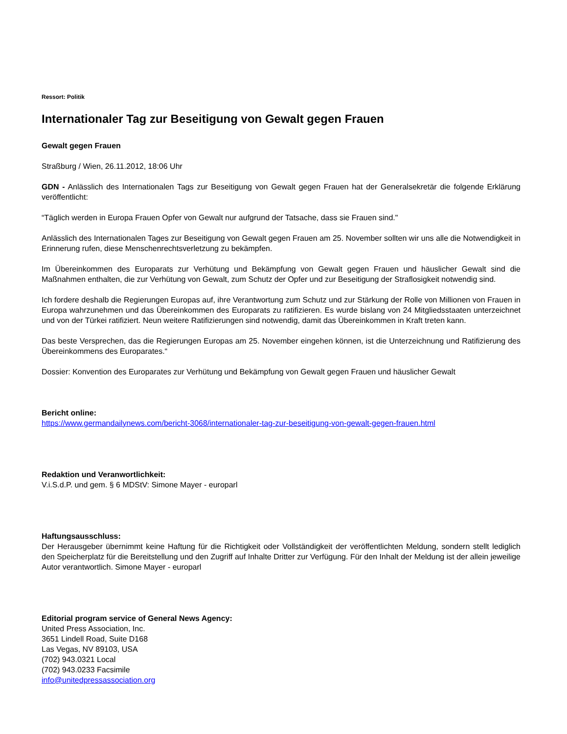Ressort: Politik
Internationaler Tag zur Beseitigung von Gewalt gegen Frauen
Gewalt gegen Frauen
Straßburg / Wien, 26.11.2012, 18:06 Uhr
GDN - Anlässlich des Internationalen Tags zur Beseitigung von Gewalt gegen Frauen hat der Generalsekretär die folgende Erklärung veröffentlicht:
“Täglich werden in Europa Frauen Opfer von Gewalt nur aufgrund der Tatsache, dass sie Frauen sind."
Anlässlich des Internationalen Tages zur Beseitigung von Gewalt gegen Frauen am 25. November sollten wir uns alle die Notwendigkeit in Erinnerung rufen, diese Menschenrechtsverletzung zu bekämpfen.
Im Übereinkommen des Europarats zur Verhütung und Bekämpfung von Gewalt gegen Frauen und häuslicher Gewalt sind die Maßnahmen enthalten, die zur Verhütung von Gewalt, zum Schutz der Opfer und zur Beseitigung der Straflosigkeit notwendig sind.
Ich fordere deshalb die Regierungen Europas auf, ihre Verantwortung zum Schutz und zur Stärkung der Rolle von Millionen von Frauen in Europa wahrzunehmen und das Übereinkommen des Europarats zu ratifizieren. Es wurde bislang von 24 Mitgliedsstaaten unterzeichnet und von der Türkei ratifiziert. Neun weitere Ratifizierungen sind notwendig, damit das Übereinkommen in Kraft treten kann.
Das beste Versprechen, das die Regierungen Europas am 25. November eingehen können, ist die Unterzeichnung und Ratifizierung des Übereinkommens des Europarates.“
Dossier: Konvention des Europarates zur Verhütung und Bekämpfung von Gewalt gegen Frauen und häuslicher Gewalt
Bericht online:
https://www.germandailynews.com/bericht-3068/internationaler-tag-zur-beseitigung-von-gewalt-gegen-frauen.html
Redaktion und Veranwortlichkeit:
V.i.S.d.P. und gem. § 6 MDStV: Simone Mayer - europarl
Haftungsausschluss:
Der Herausgeber übernimmt keine Haftung für die Richtigkeit oder Vollständigkeit der veröffentlichten Meldung, sondern stellt lediglich den Speicherplatz für die Bereitstellung und den Zugriff auf Inhalte Dritter zur Verfügung. Für den Inhalt der Meldung ist der allein jeweilige Autor verantwortlich. Simone Mayer - europarl
Editorial program service of General News Agency:
United Press Association, Inc.
3651 Lindell Road, Suite D168
Las Vegas, NV 89103, USA
(702) 943.0321 Local
(702) 943.0233 Facsimile
info@unitedpressassociation.org